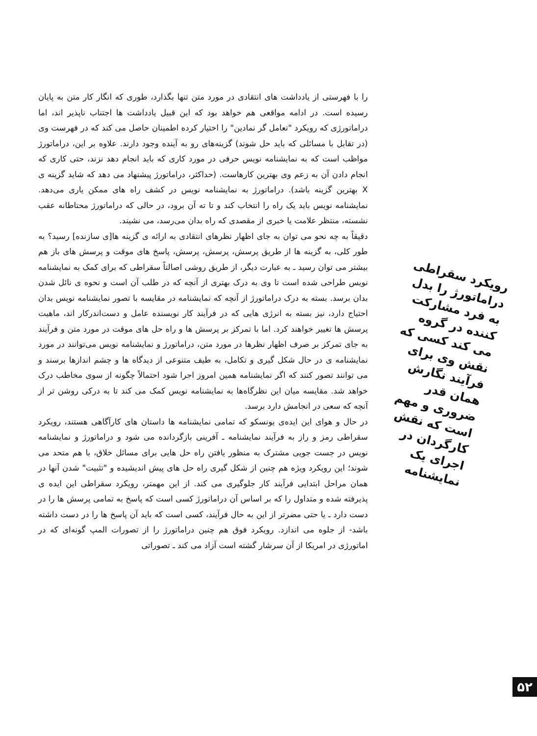را با فهرستی از یادداشت های انتقادی در مورد متن تنها بگذارد، طوری که انگار کار متن به پایان رسیده است. در ادامه مواقعی هم خواهد بود که این قبیل یادداشت ها اجتناب ناپذیر اند، اما دراماتورژی که رویکرد "تعامل گر نمادین" را اختیار کرده اطمینان حاصل می کند که در فهرست وی (در تقابل با مسائلی که باید حل شوند) گزینه‌های رو به آینده وجود دارند. علاوه بر این، دراماتورژ مواظب است که به نمایشنامه نویس حرفی در مورد کاری که باید انجام دهد نزند، حتی کاری که انجام دادن آن به زعم وی بهترین کارهاست. (حداکثر، دراماتورژ پیشنهاد می دهد که شاید گزینه ی X بهترین گزینه باشد). دراماتورژ به نمایشنامه نویس در کشف راه های ممکن یاری می‌دهد. نمایشنامه نویس باید یک راه را انتخاب کند و تا ته آن برود، در حالی که دراماتورژ محتاطانه عقب نشسته، منتظر علامت یا خبری از مقصدی که راه بدان می‌رسد، می نشیند.
دقیقاً به چه نحو می توان به جای اظهار نظرهای انتقادی به ارائه ی گزینه ها[ی سازنده] رسید؟ به طور کلی، به گزینه ها از طریق پرسش، پرسش، پرسش، پاسخ های موقت و پرسش های باز هم بیشتر می توان رسید ـ به عبارت دیگر، از طریق روشی اصالتاً سقراطی که برای کمک به نمایشنامه نویس طراحی شده است تا وی به درک بهتری از آنچه که در طلب آن است و نحوه ی نائل شدن بدان برسد. بسته به درک دراماتورژ از آنچه که نمایشنامه در مقایسه با تصور نمایشنامه نویس بدان احتیاج دارد، نیز بسته به انرژی هایی که در فرآیند کار نویسنده عامل و دست‌اندرکار اند، ماهیت پرسش ها تغییر خواهند کرد. اما با تمرکز بر پرسش ها و راه حل های موقت در مورد متن و فرآیند به جای تمرکز بر صرف اظهار نظرها در مورد متن، دراماتورژ و نمایشنامه نویس می‌توانند در مورد نمایشنامه ی در حال شکل گیری و تکامل، به طیف متنوعی از دیدگاه ها و چشم اندازها برسند و می توانند تصور کنند که اگر نمایشنامه همین امروز اجرا شود احتمالاً چگونه از سوی مخاطب درک خواهد شد. مقایسه میان این نظرگاه‌ها به نمایشنامه نویس کمک می کند تا به درکی روشن تر از آنچه که سعی در انجامش دارد برسد.
در حال و هوای این ایده‌ی یونسکو که تمامی نمایشنامه ها داستان های کارآگاهی هستند، رویکرد سقراطی رمز و راز به فرآیند نمایشنامه ـ آفرینی بازگردانده می شود و دراماتورژ و نمایشنامه نویس در جست جویی مشترک به منظور یافتن راه حل هایی برای مسائل خلاق، با هم متحد می شوند؛ این رویکرد ویژه هم چنین از شکل گیری راه حل های پیش اندیشیده و "تثبیت" شدن آنها در همان مراحل ابتدایی فرآیند کار جلوگیری می کند. از این مهمتر، رویکرد سقراطی این ایده ی پذیرفته شده و متداول را که بر اساس آن دراماتورژ کسی است که پاسخ به تمامی پرسش ها را در دست دارد ـ یا حتی مضرتر از این به حال فرآیند، کسی است که باید آن پاسخ ها را در دست داشته باشد- از جلوه می اندازد. رویکرد فوق هم چنین دراماتورژ را از تصورات المپ گونه‌ای که در اماتورژی در امریکا از آن سرشار گشته است آزاد می کند ـ تصوراتی
رویکرد سقراطی دراماتورژ را بدل به فرد مشارکت کننده در گروه می کند کسی که نقش وی برای فرآیند نگارش همان قدر ضروری و مهم است که نقش کارگردان در اجرای یک نمایشنامه
۵۲